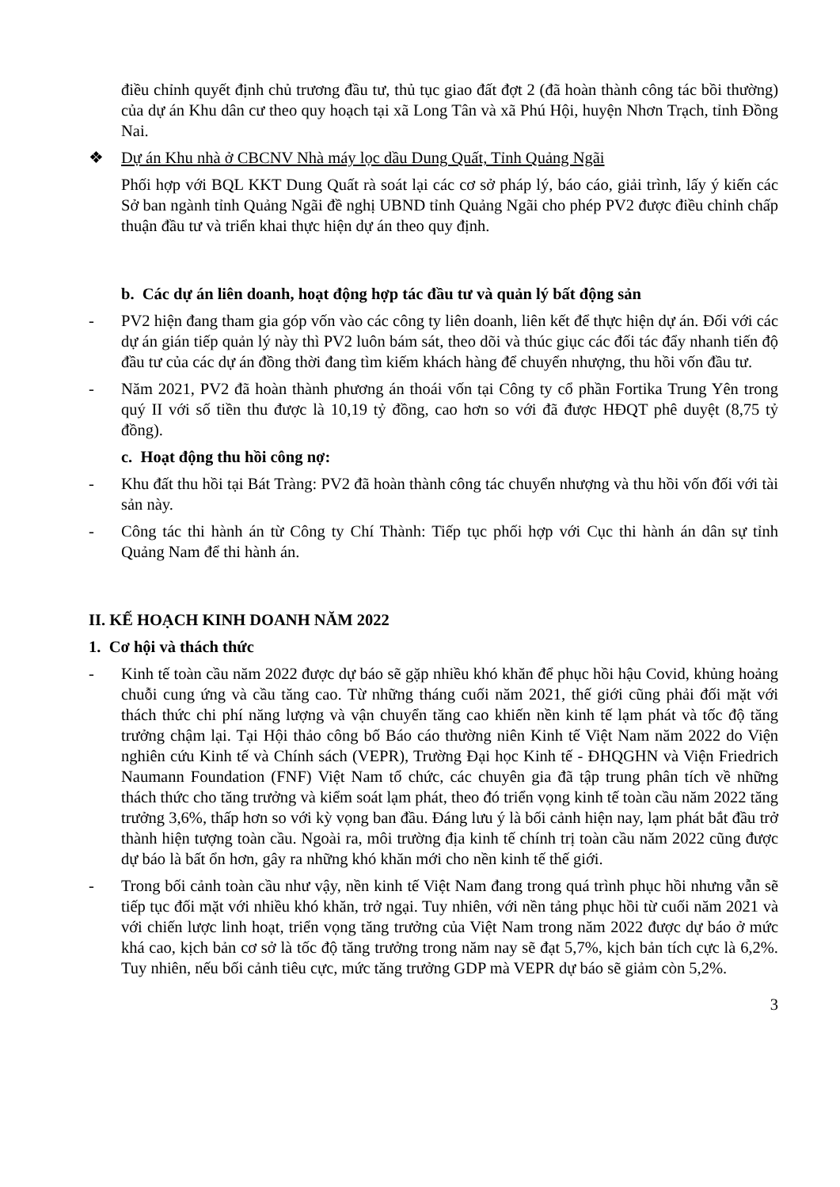điều chỉnh quyết định chủ trương đầu tư, thủ tục giao đất đợt 2 (đã hoàn thành công tác bồi thường) của dự án Khu dân cư theo quy hoạch tại xã Long Tân và xã Phú Hội, huyện Nhơn Trạch, tỉnh Đồng Nai.
❖ Dự án Khu nhà ở CBCNV Nhà máy lọc dầu Dung Quất, Tỉnh Quảng Ngãi
Phối hợp với BQL KKT Dung Quất rà soát lại các cơ sở pháp lý, báo cáo, giải trình, lấy ý kiến các Sở ban ngành tỉnh Quảng Ngãi đề nghị UBND tỉnh Quảng Ngãi cho phép PV2 được điều chỉnh chấp thuận đầu tư và triển khai thực hiện dự án theo quy định.
b. Các dự án liên doanh, hoạt động hợp tác đầu tư và quản lý bất động sản
- PV2 hiện đang tham gia góp vốn vào các công ty liên doanh, liên kết để thực hiện dự án. Đối với các dự án gián tiếp quản lý này thì PV2 luôn bám sát, theo dõi và thúc giục các đối tác đẩy nhanh tiến độ đầu tư của các dự án đồng thời đang tìm kiếm khách hàng để chuyển nhượng, thu hồi vốn đầu tư.
- Năm 2021, PV2 đã hoàn thành phương án thoái vốn tại Công ty cổ phần Fortika Trung Yên trong quý II với số tiền thu được là 10,19 tỷ đồng, cao hơn so với đã được HĐQT phê duyệt (8,75 tỷ đồng).
c. Hoạt động thu hồi công nợ:
- Khu đất thu hồi tại Bát Tràng: PV2 đã hoàn thành công tác chuyển nhượng và thu hồi vốn đối với tài sản này.
- Công tác thi hành án từ Công ty Chí Thành: Tiếp tục phối hợp với Cục thi hành án dân sự tỉnh Quảng Nam để thi hành án.
II. KẾ HOẠCH KINH DOANH NĂM 2022
1. Cơ hội và thách thức
- Kinh tế toàn cầu năm 2022 được dự báo sẽ gặp nhiều khó khăn để phục hồi hậu Covid, khủng hoảng chuỗi cung ứng và cầu tăng cao. Từ những tháng cuối năm 2021, thế giới cũng phải đối mặt với thách thức chi phí năng lượng và vận chuyển tăng cao khiến nền kinh tế lạm phát và tốc độ tăng trưởng chậm lại. Tại Hội thảo công bố Báo cáo thường niên Kinh tế Việt Nam năm 2022 do Viện nghiên cứu Kinh tế và Chính sách (VEPR), Trường Đại học Kinh tế - ĐHQGHN và Viện Friedrich Naumann Foundation (FNF) Việt Nam tổ chức, các chuyên gia đã tập trung phân tích về những thách thức cho tăng trưởng và kiểm soát lạm phát, theo đó triển vọng kinh tế toàn cầu năm 2022 tăng trưởng 3,6%, thấp hơn so với kỳ vọng ban đầu. Đáng lưu ý là bối cảnh hiện nay, lạm phát bắt đầu trở thành hiện tượng toàn cầu. Ngoài ra, môi trường địa kinh tế chính trị toàn cầu năm 2022 cũng được dự báo là bất ổn hơn, gây ra những khó khăn mới cho nền kinh tế thế giới.
- Trong bối cảnh toàn cầu như vậy, nền kinh tế Việt Nam đang trong quá trình phục hồi nhưng vẫn sẽ tiếp tục đối mặt với nhiều khó khăn, trở ngại. Tuy nhiên, với nền tảng phục hồi từ cuối năm 2021 và với chiến lược linh hoạt, triển vọng tăng trưởng của Việt Nam trong năm 2022 được dự báo ở mức khá cao, kịch bản cơ sở là tốc độ tăng trưởng trong năm nay sẽ đạt 5,7%, kịch bản tích cực là 6,2%. Tuy nhiên, nếu bối cảnh tiêu cực, mức tăng trưởng GDP mà VEPR dự báo sẽ giảm còn 5,2%.
3